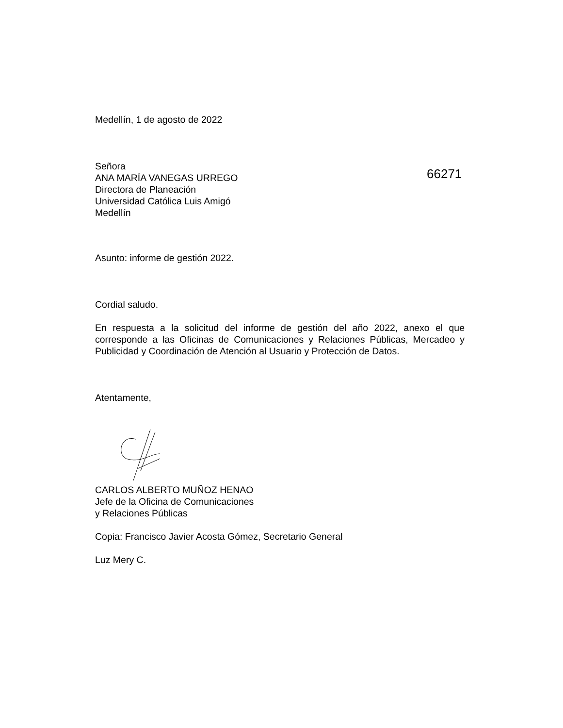Medellín, 1 de agosto de 2022
Señora
ANA MARÍA VANEGAS URREGO
Directora de Planeación
Universidad Católica Luis Amigó
Medellín
66271
Asunto: informe de gestión 2022.
Cordial saludo.
En respuesta a la solicitud del informe de gestión del año 2022, anexo el que corresponde a las Oficinas de Comunicaciones y Relaciones Públicas, Mercadeo y Publicidad y Coordinación de Atención al Usuario y Protección de Datos.
Atentamente,
CARLOS ALBERTO MUÑOZ HENAO
Jefe de la Oficina de Comunicaciones
y Relaciones Públicas
Copia: Francisco Javier Acosta Gómez, Secretario General
Luz Mery C.